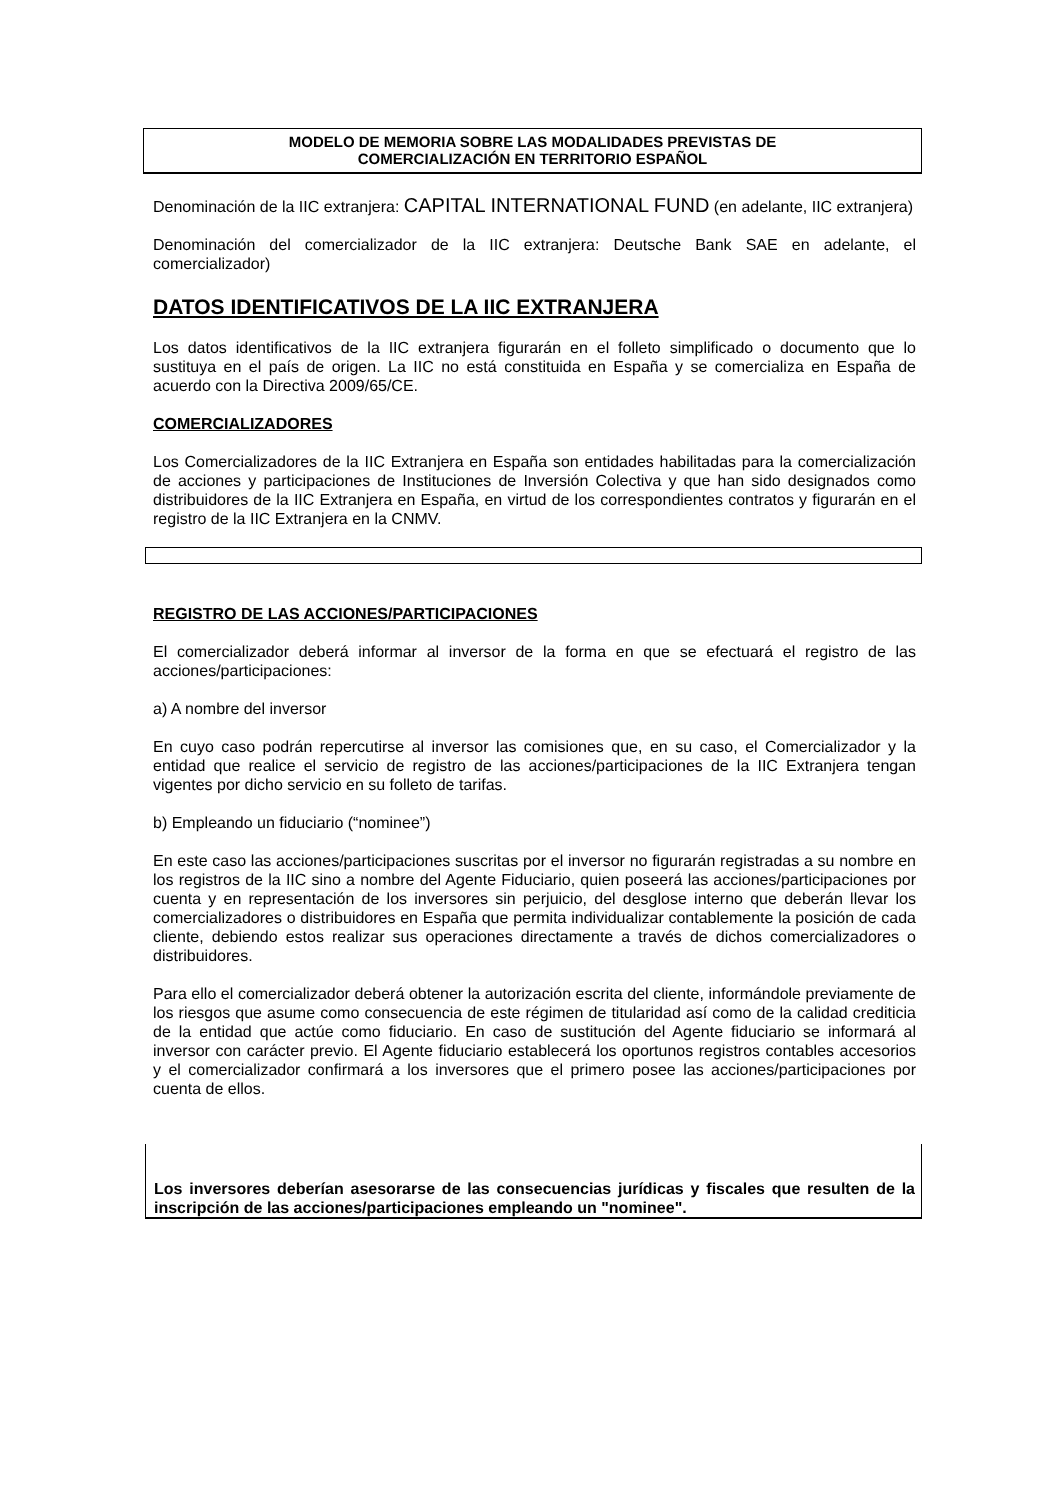MODELO DE MEMORIA SOBRE LAS MODALIDADES PREVISTAS DE
COMERCIALIZACIÓN EN TERRITORIO ESPAÑOL
Denominación de la IIC extranjera: CAPITAL INTERNATIONAL FUND (en adelante, IIC extranjera)
Denominación del comercializador de la IIC extranjera: Deutsche Bank SAE en adelante, el comercializador)
DATOS IDENTIFICATIVOS DE LA IIC EXTRANJERA
Los datos identificativos de la IIC extranjera figurarán en el folleto simplificado o documento que lo sustituya en el país de origen. La IIC no está constituida en España y se comercializa en España de acuerdo con la Directiva 2009/65/CE.
COMERCIALIZADORES
Los Comercializadores de la IIC Extranjera en España son entidades habilitadas para la comercialización de acciones y participaciones de Instituciones de Inversión Colectiva y que han sido designados como distribuidores de la IIC Extranjera en España, en virtud de los correspondientes contratos y figurarán en el registro de la IIC Extranjera en la CNMV.
REGISTRO DE LAS ACCIONES/PARTICIPACIONES
El comercializador deberá informar al inversor de la forma en que se efectuará el registro de las acciones/participaciones:
a) A nombre del inversor
En cuyo caso podrán repercutirse al inversor las comisiones que, en su caso, el Comercializador y la entidad que realice el servicio de registro de las acciones/participaciones de la IIC Extranjera tengan vigentes por dicho servicio en su folleto de tarifas.
b) Empleando un fiduciario (“nominee”)
En este caso las acciones/participaciones suscritas por el inversor no figurarán registradas a su nombre en los registros de la IIC sino a nombre del Agente Fiduciario, quien poseerá las acciones/participaciones por cuenta y en representación de los inversores sin perjuicio, del desglose interno que deberán llevar los comercializadores o distribuidores en España que permita individualizar contablemente la posición de cada cliente, debiendo estos realizar sus operaciones directamente a través de dichos comercializadores o distribuidores.
Para ello el comercializador deberá obtener la autorización escrita del cliente, informándole previamente de los riesgos que asume como consecuencia de este régimen de titularidad así como de la calidad crediticia de la entidad que actúe como fiduciario. En caso de sustitución del Agente fiduciario se informará al inversor con carácter previo. El Agente fiduciario establecerá los oportunos registros contables accesorios y el comercializador confirmará a los inversores que el primero posee las acciones/participaciones por cuenta de ellos.
Los inversores deberían asesorarse de las consecuencias jurídicas y fiscales que resulten de la inscripción de las acciones/participaciones empleando un "nominee".